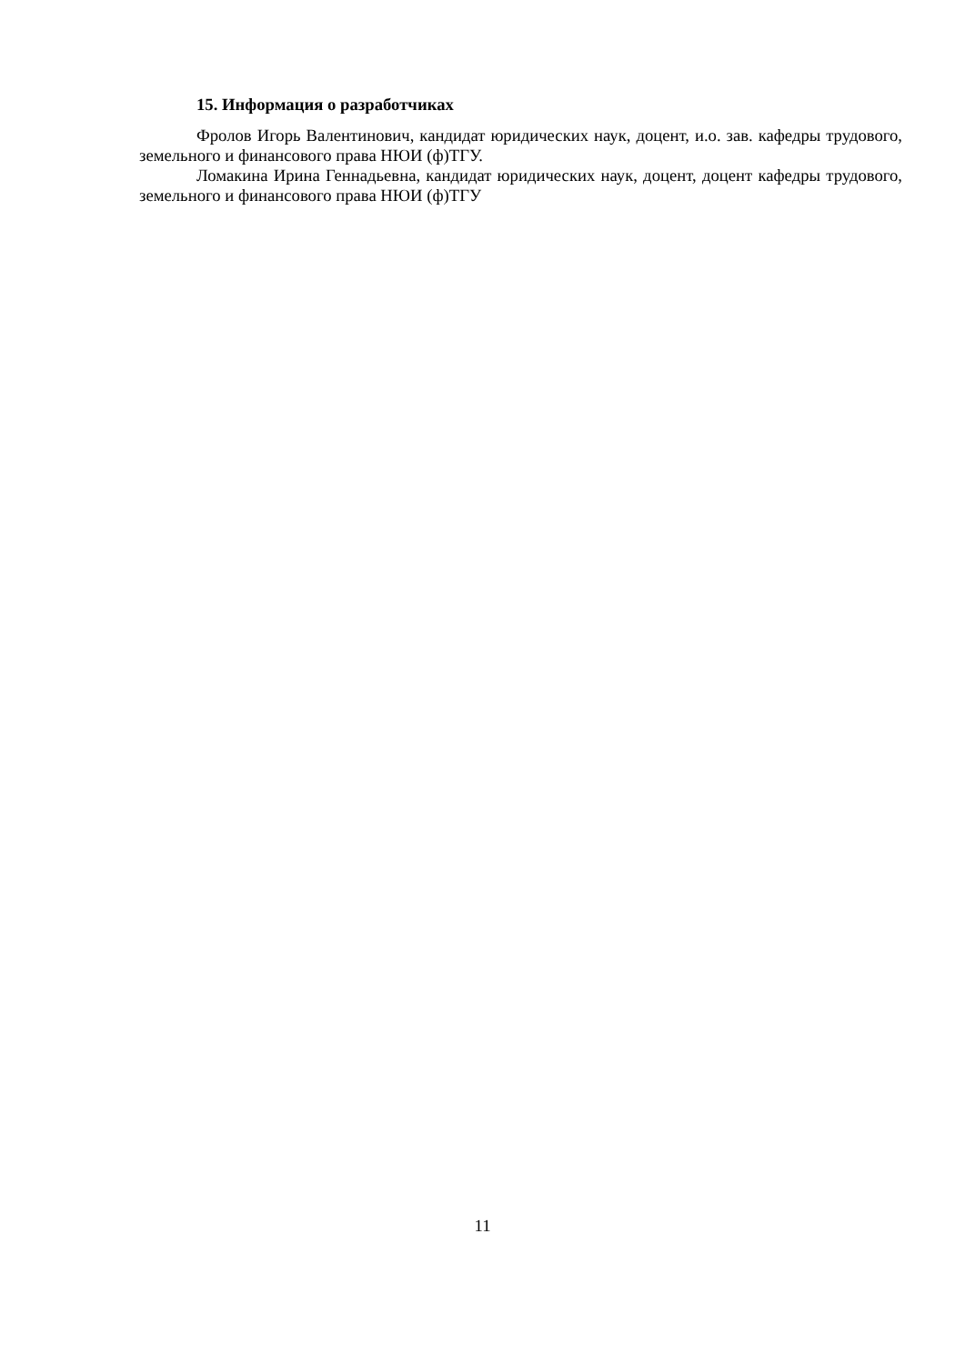15. Информация о разработчиках
Фролов Игорь Валентинович, кандидат юридических наук, доцент, и.о. зав. кафедры трудового, земельного и финансового права НЮИ (ф)ТГУ.
Ломакина Ирина Геннадьевна, кандидат юридических наук, доцент, доцент кафедры трудового, земельного и финансового права НЮИ (ф)ТГУ
11